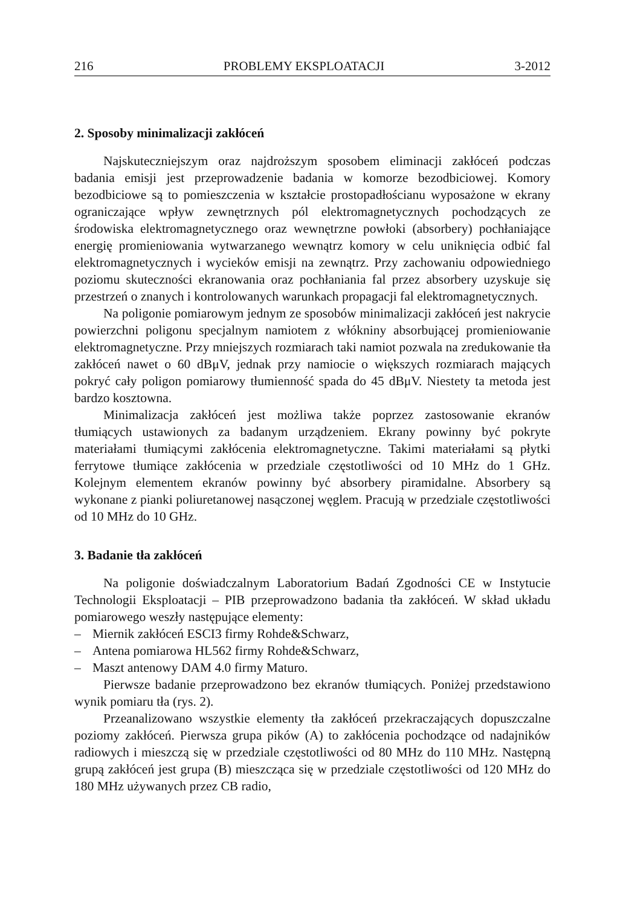216 PROBLEMY EKSPLOATACJI 3-2012
2. Sposoby minimalizacji zakłóceń
Najskuteczniejszym oraz najdroższym sposobem eliminacji zakłóceń podczas badania emisji jest przeprowadzenie badania w komorze bezodbiciowej. Komory bezodbiciowe są to pomieszczenia w kształcie prostopadłościanu wyposażone w ekrany ograniczające wpływ zewnętrznych pól elektromagnetycznych pochodzących ze środowiska elektromagnetycznego oraz wewnętrzne powłoki (absorbery) pochłaniające energię promieniowania wytwarzanego wewnątrz komory w celu uniknięcia odbić fal elektromagnetycznych i wycieków emisji na zewnątrz. Przy zachowaniu odpowiedniego poziomu skuteczności ekranowania oraz pochłaniania fal przez absorbery uzyskuje się przestrzeń o znanych i kontrolowanych warunkach propagacji fal elektromagnetycznych.
Na poligonie pomiarowym jednym ze sposobów minimalizacji zakłóceń jest nakrycie powierzchni poligonu specjalnym namiotem z włókniny absorbującej promieniowanie elektromagnetyczne. Przy mniejszych rozmiarach taki namiot pozwala na zredukowanie tła zakłóceń nawet o 60 dBμV, jednak przy namiocie o większych rozmiarach mających pokryć cały poligon pomiarowy tłumienność spada do 45 dBμV. Niestety ta metoda jest bardzo kosztowna.
Minimalizacja zakłóceń jest możliwa także poprzez zastosowanie ekranów tłumiących ustawionych za badanym urządzeniem. Ekrany powinny być pokryte materiałami tłumiącymi zakłócenia elektromagnetyczne. Takimi materiałami są płytki ferrytowe tłumiące zakłócenia w przedziale częstotliwości od 10 MHz do 1 GHz. Kolejnym elementem ekranów powinny być absorbery piramidalne. Absorbery są wykonane z pianki poliuretanowej nasączonej węglem. Pracują w przedziale częstotliwości od 10 MHz do 10 GHz.
3. Badanie tła zakłóceń
Na poligonie doświadczalnym Laboratorium Badań Zgodności CE w Instytucie Technologii Eksploatacji – PIB przeprowadzono badania tła zakłóceń. W skład układu pomiarowego weszły następujące elementy:
– Miernik zakłóceń ESCI3 firmy Rohde&Schwarz,
– Antena pomiarowa HL562 firmy Rohde&Schwarz,
– Maszt antenowy DAM 4.0 firmy Maturo.
Pierwsze badanie przeprowadzono bez ekranów tłumiących. Poniżej przedstawiono wynik pomiaru tła (rys. 2).
Przeanalizowano wszystkie elementy tła zakłóceń przekraczających dopuszczalne poziomy zakłóceń. Pierwsza grupa pików (A) to zakłócenia pochodzące od nadajników radiowych i mieszczą się w przedziale częstotliwości od 80 MHz do 110 MHz. Następną grupą zakłóceń jest grupa (B) mieszcząca się w przedziale częstotliwości od 120 MHz do 180 MHz używanych przez CB radio,